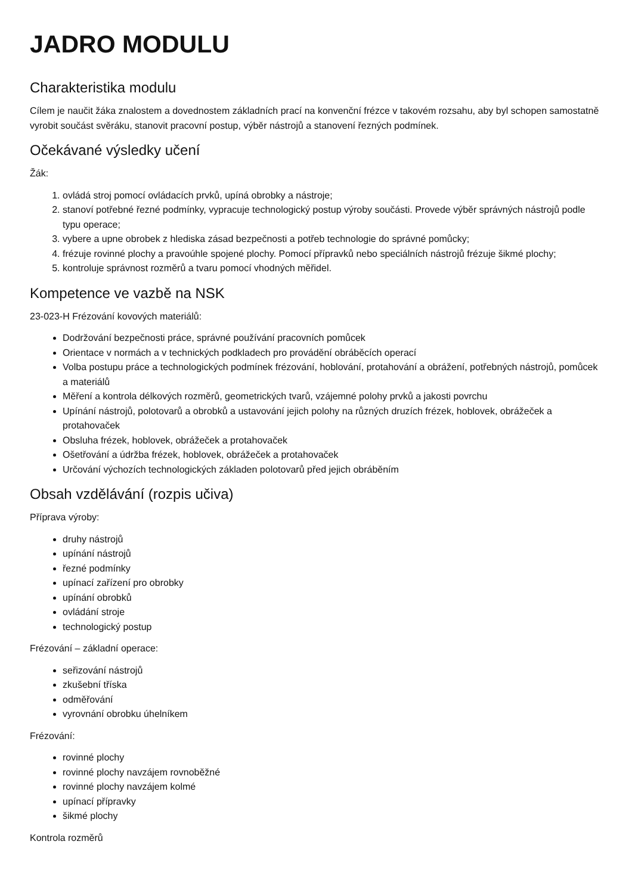JADRO MODULU
Charakteristika modulu
Cílem je naučit žáka znalostem a dovednostem základních prací na konvenční frézce v takovém rozsahu, aby byl schopen samostatně vyrobit součást svěráku, stanovit pracovní postup, výběr nástrojů a stanovení řezných podmínek.
Očekávané výsledky učení
Žák:
1. ovládá stroj pomocí ovládacích prvků, upíná obrobky a nástroje;
2. stanoví potřebné řezné podmínky, vypracuje technologický postup výroby součásti. Provede výběr správných nástrojů podle typu operace;
3. vybere a upne obrobek z hlediska zásad bezpečnosti a potřeb technologie do správné pomůcky;
4. frézuje rovinné plochy a pravoúhle spojené plochy. Pomocí přípravků nebo speciálních nástrojů frézuje šikmé plochy;
5. kontroluje správnost rozměrů a tvaru pomocí vhodných měřidel.
Kompetence ve vazbě na NSK
23-023-H Frézování kovových materiálů:
Dodržování bezpečnosti práce, správné používání pracovních pomůcek
Orientace v normách a v technických podkladech pro provádění obráběcích operací
Volba postupu práce a technologických podmínek frézování, hoblování, protahování a obrážení, potřebných nástrojů, pomůcek a materiálů
Měření a kontrola délkových rozměrů, geometrických tvarů, vzájemné polohy prvků a jakosti povrchu
Upínání nástrojů, polotovarů a obrobků a ustavování jejich polohy na různých druzích frézek, hoblovek, obrážeček a protahovaček
Obsluha frézek, hoblovek, obrážeček a protahovaček
Ošetřování a údržba frézek, hoblovek, obrážeček a protahovaček
Určování výchozích technologických základen polotovarů před jejich obráběním
Obsah vzdělávání (rozpis učiva)
Příprava výroby:
druhy nástrojů
upínání nástrojů
řezné podmínky
upínací zařízení pro obrobky
upínání obrobků
ovládání stroje
technologický postup
Frézování – základní operace:
seřizování nástrojů
zkušební tříska
odměřování
vyrovnání obrobku úhelníkem
Frézování:
rovinné plochy
rovinné plochy navzájem rovnoběžné
rovinné plochy navzájem kolmé
upínací přípravky
šikmé plochy
Kontrola rozměrů